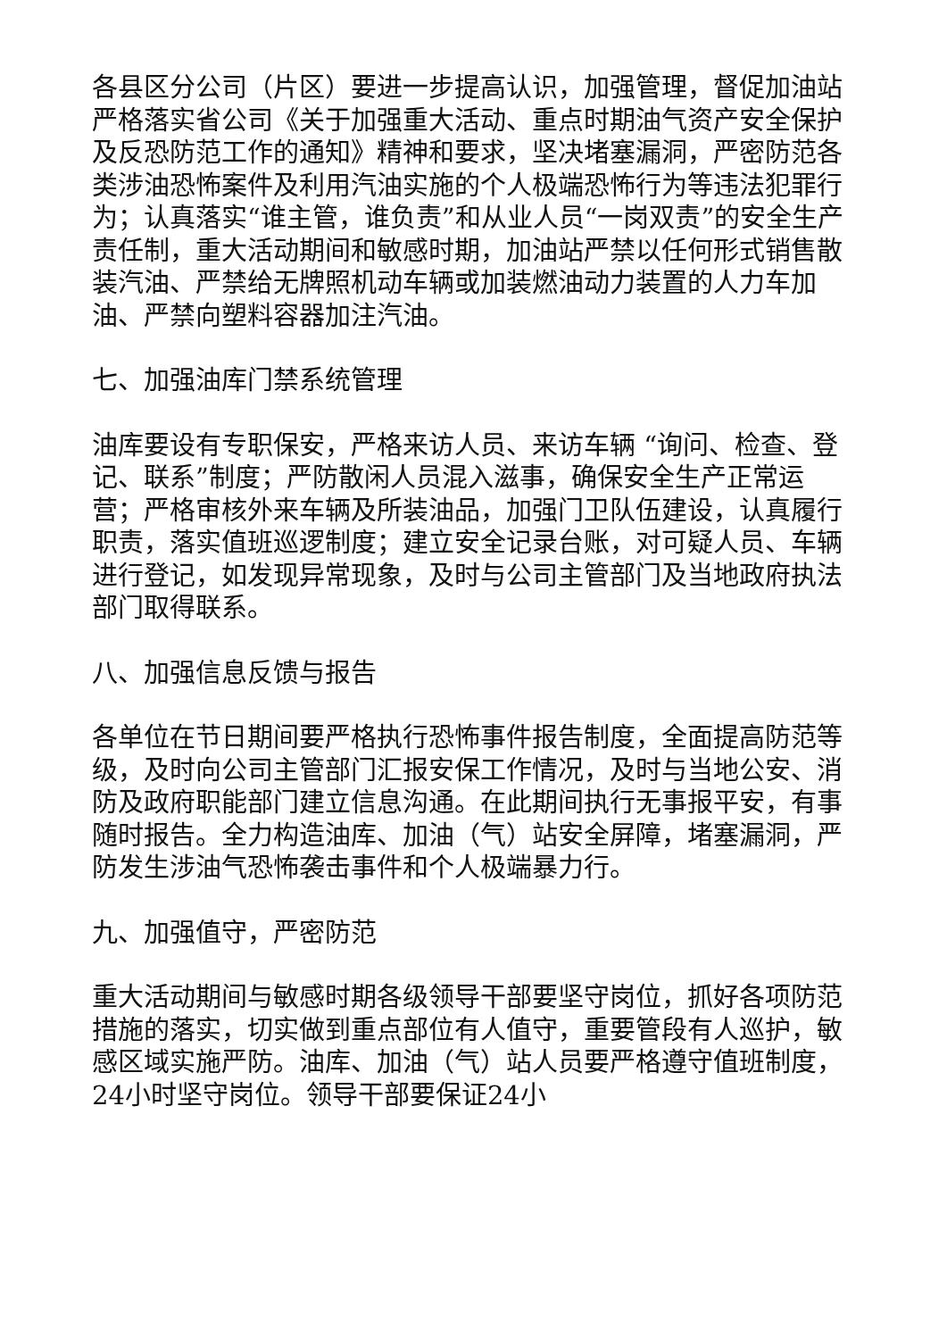各县区分公司（片区）要进一步提高认识，加强管理，督促加油站严格落实省公司《关于加强重大活动、重点时期油气资产安全保护及反恐防范工作的通知》精神和要求，坚决堵塞漏洞，严密防范各类涉油恐怖案件及利用汽油实施的个人极端恐怖行为等违法犯罪行为；认真落实“谁主管，谁负责”和从业人员“一岗双责”的安全生产责任制，重大活动期间和敏感时期，加油站严禁以任何形式销售散装汽油、严禁给无牌照机动车辆或加装燃油动力装置的人力车加油、严禁向塑料容器加注汽油。
七、加强油库门禁系统管理
油库要设有专职保安，严格来访人员、来访车辆 “询问、检查、登记、联系”制度；严防散闲人员混入滋事，确保安全生产正常运营；严格审核外来车辆及所装油品，加强门卫队伍建设，认真履行职责，落实值班巡逻制度；建立安全记录台账，对可疑人员、车辆进行登记，如发现异常现象，及时与公司主管部门及当地政府执法部门取得联系。
八、加强信息反馈与报告
各单位在节日期间要严格执行恐怖事件报告制度，全面提高防范等级，及时向公司主管部门汇报安保工作情况，及时与当地公安、消防及政府职能部门建立信息沟通。在此期间执行无事报平安，有事随时报告。全力构造油库、加油（气）站安全屏障，堵塞漏洞，严防发生涉油气恐怖袭击事件和个人极端暴力行。
九、加强值守，严密防范
重大活动期间与敏感时期各级领导干部要坚守岗位，抓好各项防范措施的落实，切实做到重点部位有人值守，重要管段有人巡护，敏感区域实施严防。油库、加油（气）站人员要严格遵守值班制度，24小时坚守岗位。领导干部要保证24小